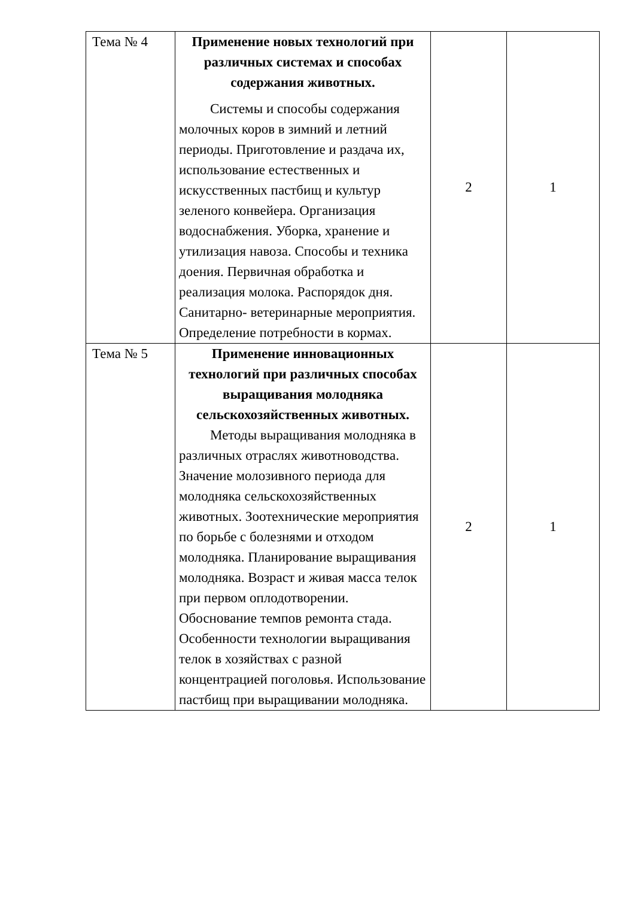| Тема № 4 | Применение новых технологий при различных системах и способах содержания животных. Системы и способы содержания молочных коров в зимний и летний периоды. Приготовление и раздача их, использование естественных и искусственных пастбищ и культур зеленого конвейера. Организация водоснабжения. Уборка, хранение и утилизация навоза. Способы и техника доения. Первичная обработка и реализация молока. Распорядок дня. Санитарно- ветеринарные мероприятия. Определение потребности в кормах. | 2 | 1 |
| Тема № 5 | Применение инновационных технологий при различных способах выращивания молодняка сельскохозяйственных животных. Методы выращивания молодняка в различных отраслях животноводства. Значение молозивного периода для молодняка сельскохозяйственных животных. Зоотехнические мероприятия по борьбе с болезнями и отходом молодняка. Планирование выращивания молодняка. Возраст и живая масса телок при первом оплодотворении. Обоснование темпов ремонта стада. Особенности технологии выращивания телок в хозяйствах с разной концентрацией поголовья. Использование пастбищ при выращивании молодняка. | 2 | 1 |